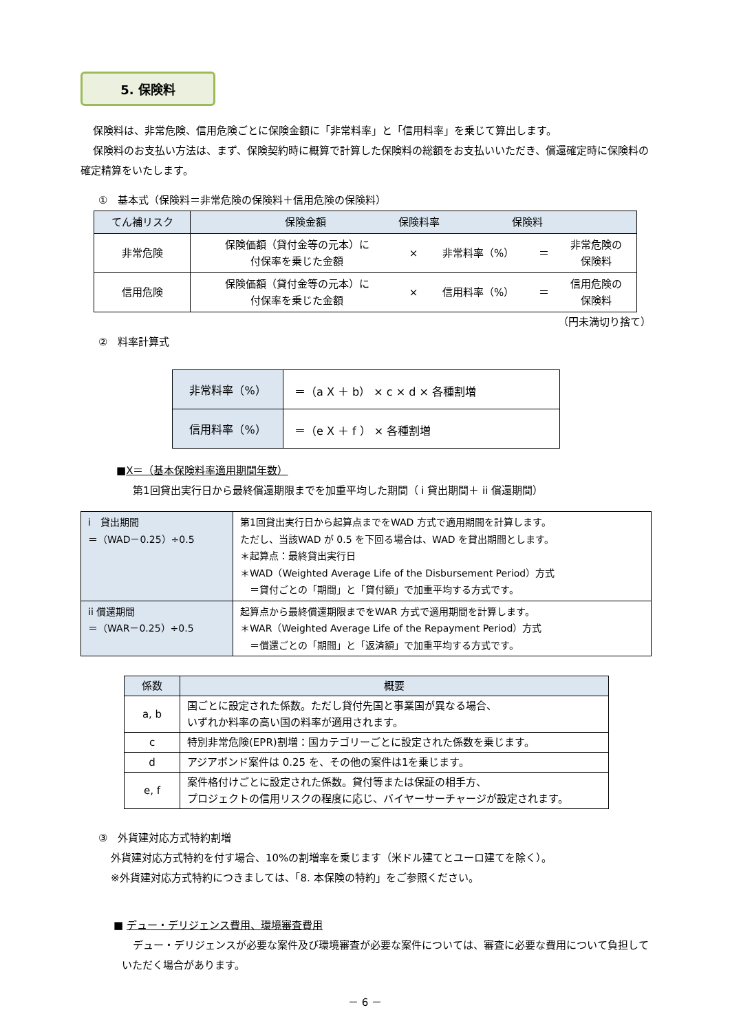5. 保険料
保険料は、非常危険、信用危険ごとに保険金額に「非常料率」と「信用料率」を乗じて算出します。
保険料のお支払い方法は、まず、保険契約時に概算で計算した保険料の総額をお支払いいただき、償還確定時に保険料の確定精算をいたします。
①　基本式（保険料＝非常危険の保険料＋信用危険の保険料）
| てん補リスク | 保険金額 保険料率 保険料 | | | | |
| --- | --- | --- | --- | --- | --- |
| 非常危険 | 保険価額（貸付金等の元本）に 付保率を乗じた金額 | × | 非常料率（%） | ＝ | 非常危険の 保険料 |
| 信用危険 | 保険価額（貸付金等の元本）に 付保率を乗じた金額 | × | 信用料率（%） | ＝ | 信用危険の 保険料 |
（円未満切り捨て）
②　料率計算式
| 非常料率（%） | ＝（a X ＋ b） × c × d × 各種割増 |
| 信用料率（%） | ＝（e X ＋ f ） × 各種割増 |
■X＝（基本保険料率適用期間年数）
第1回貸出実行日から最終償還期限までを加重平均した期間（ i 貸出期間＋ ii 償還期間）
| i 貸出期間 ＝（WAD－0.25）÷0.5 | 第1回貸出実行日から起算点までをWAD 方式で適用期間を計算します。 ただし、当該WAD が 0.5 を下回る場合は、WAD を貸出期間とします。 ＊起算点：最終貸出実行日 ＊WAD（Weighted Average Life of the Disbursement Period）方式 ＝貸付ごとの「期間」と「貸付額」で加重平均する方式です。 |
| ii 償還期間 ＝（WAR－0.25）÷0.5 | 起算点から最終償還期限までをWAR 方式で適用期間を計算します。 ＊WAR（Weighted Average Life of the Repayment Period）方式 ＝償還ごとの「期間」と「返済額」で加重平均する方式です。 |
| 係数 | 概要 |
| --- | --- |
| a, b | 国ごとに設定された係数。ただし貸付先国と事業国が異なる場合、 いずれか料率の高い国の料率が適用されます。 |
| c | 特別非常危険(EPR)割増：国カテゴリーごとに設定された係数を乗じます。 |
| d | アジアボンド案件は 0.25 を、その他の案件は1を乗じます。 |
| e, f | 案件格付けごとに設定された係数。貸付等または保証の相手方、 プロジェクトの信用リスクの程度に応じ、バイヤーサーチャージが設定されます。 |
③　外貨建対応方式特約割増
外貨建対応方式特約を付す場合、10%の割増率を乗じます（米ドル建てとユーロ建てを除く）。
※外貨建対応方式特約につきましては、「8. 本保険の特約」をご参照ください。
■ デュー・デリジェンス費用、環境審査費用
デュー・デリジェンスが必要な案件及び環境審査が必要な案件については、審査に必要な費用について負担していただく場合があります。
－ 6 －